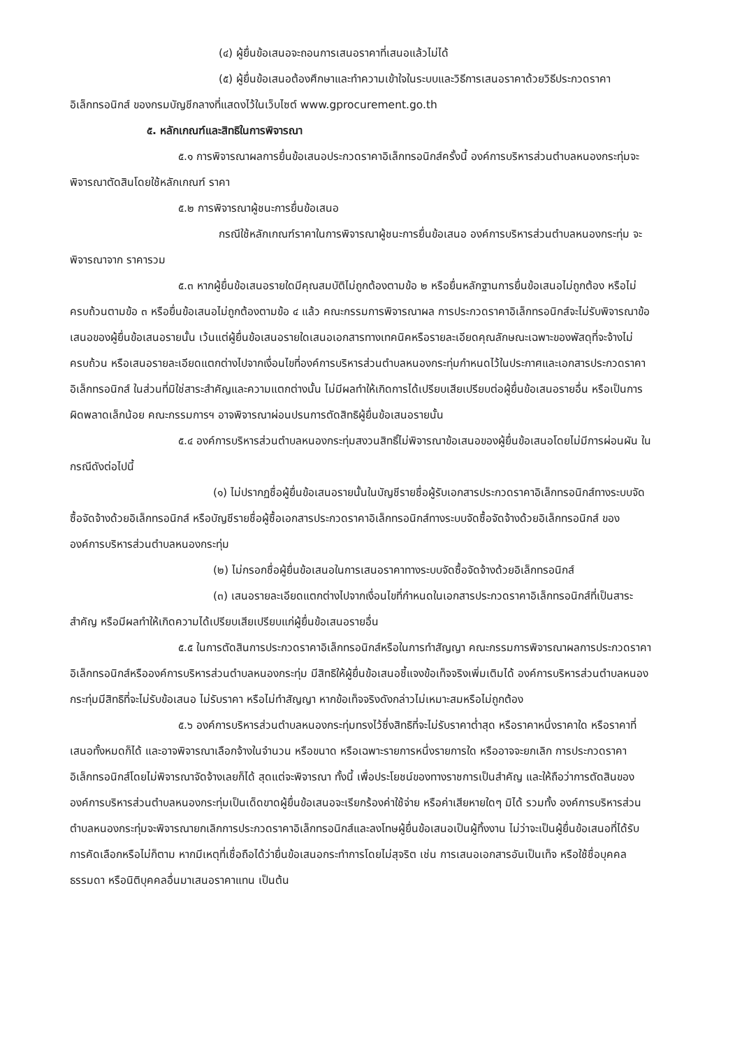(๔) ผู้ยื่นข้อเสนอจะถอนการเสนอราคาที่เสนอแล้วไม่ได้
(๕) ผู้ยื่นข้อเสนอต้องศึกษาและทำความเข้าใจในระบบและวิธีการเสนอราคาด้วยวิธีประกวดราคาอิเล็กทรอนิกส์ ของกรมบัญชีกลางที่แสดงไว้ในเว็บไซต์ www.gprocurement.go.th
๕. หลักเกณฑ์และสิทธิในการพิจารณา
๕.๑ การพิจารณาผลการยื่นข้อเสนอประกวดราคาอิเล็กทรอนิกส์ครั้งนี้ องค์การบริหารส่วนตำบลหนองกระทุ่มจะพิจารณาตัดสินโดยใช้หลักเกณฑ์ ราคา
๕.๒ การพิจารณาผู้ชนะการยื่นข้อเสนอ
กรณีใช้หลักเกณฑ์ราคาในการพิจารณาผู้ชนะการยื่นข้อเสนอ องค์การบริหารส่วนตำบลหนองกระทุ่ม จะพิจารณาจาก ราคารวม
๕.๓ หากผู้ยื่นข้อเสนอรายใดมีคุณสมบัติไม่ถูกต้องตามข้อ ๒ หรือยื่นหลักฐานการยื่นข้อเสนอไม่ถูกต้อง หรือไม่ครบถ้วนตามข้อ ๓ หรือยื่นข้อเสนอไม่ถูกต้องตามข้อ ๔ แล้ว คณะกรรมการพิจารณาผล การประกวดราคาอิเล็กทรอนิกส์จะไม่รับพิจารณาข้อเสนอของผู้ยื่นข้อเสนอรายนั้น เว้นแต่ผู้ยื่นข้อเสนอรายใดเสนอเอกสารทางเทคนิคหรือรายละเอียดคุณลักษณะเฉพาะของพัสดุที่จะจ้างไม่ครบถ้วน หรือเสนอรายละเอียดแตกต่างไปจากเงื่อนไขที่องค์การบริหารส่วนตำบลหนองกระทุ่มกำหนดไว้ในประกาศและเอกสารประกวดราคาอิเล็กทรอนิกส์ ในส่วนที่มิใช่สาระสำคัญและความแตกต่างนั้น ไม่มีผลทำให้เกิดการได้เปรียบเสียเปรียบต่อผู้ยื่นข้อเสนอรายอื่น หรือเป็นการผิดพลาดเล็กน้อย คณะกรรมการฯ อาจพิจารณาผ่อนปรนการตัดสิทธิผู้ยื่นข้อเสนอรายนั้น
๕.๔ องค์การบริหารส่วนตำบลหนองกระทุ่มสงวนสิทธิ์ไม่พิจารณาข้อเสนอของผู้ยื่นข้อเสนอโดยไม่มีการผ่อนผัน ในกรณีดังต่อไปนี้
(๑) ไม่ปรากฏชื่อผู้ยื่นข้อเสนอรายนั้นในบัญชีรายชื่อผู้รับเอกสารประกวดราคาอิเล็กทรอนิกส์ทางระบบจัดซื้อจัดจ้างด้วยอิเล็กทรอนิกส์ หรือบัญชีรายชื่อผู้ซื้อเอกสารประกวดราคาอิเล็กทรอนิกส์ทางระบบจัดซื้อจัดจ้างด้วยอิเล็กทรอนิกส์ ขององค์การบริหารส่วนตำบลหนองกระทุ่ม
(๒) ไม่กรอกชื่อผู้ยื่นข้อเสนอในการเสนอราคาทางระบบจัดซื้อจัดจ้างด้วยอิเล็กทรอนิกส์
(๓) เสนอรายละเอียดแตกต่างไปจากเงื่อนไขที่กำหนดในเอกสารประกวดราคาอิเล็กทรอนิกส์ที่เป็นสาระสำคัญ หรือมีผลทำให้เกิดความได้เปรียบเสียเปรียบแก่ผู้ยื่นข้อเสนอรายอื่น
๕.๕ ในการตัดสินการประกวดราคาอิเล็กทรอนิกส์หรือในการทำสัญญา คณะกรรมการพิจารณาผลการประกวดราคาอิเล็กทรอนิกส์หรือองค์การบริหารส่วนตำบลหนองกระทุ่ม มีสิทธิให้ผู้ยื่นข้อเสนอชี้แจงข้อเท็จจริงเพิ่มเติมได้ องค์การบริหารส่วนตำบลหนองกระทุ่มมีสิทธิที่จะไม่รับข้อเสนอ ไม่รับราคา หรือไม่ทำสัญญา หากข้อเท็จจริงดังกล่าวไม่เหมาะสมหรือไม่ถูกต้อง
๕.๖ องค์การบริหารส่วนตำบลหนองกระทุ่มทรงไว้ซึ่งสิทธิที่จะไม่รับราคาต่ำสุด หรือราคาหนึ่งราคาใด หรือราคาที่เสนอทั้งหมดก็ได้ และอาจพิจารณาเลือกจ้างในจำนวน หรือขนาด หรือเฉพาะรายการหนึ่งรายการใด หรืออาจจะยกเลิก การประกวดราคาอิเล็กทรอนิกส์โดยไม่พิจารณาจัดจ้างเลยก็ได้ สุดแต่จะพิจารณา ทั้งนี้ เพื่อประโยชน์ของทางราชการเป็นสำคัญ และให้ถือว่าการตัดสินขององค์การบริหารส่วนตำบลหนองกระทุ่มเป็นเด็ดขาดผู้ยื่นข้อเสนอจะเรียกร้องค่าใช้จ่าย หรือค่าเสียหายใดๆ มิได้ รวมทั้ง องค์การบริหารส่วนตำบลหนองกระทุ่มจะพิจารณายกเลิกการประกวดราคาอิเล็กทรอนิกส์และลงโทษผู้ยื่นข้อเสนอเป็นผู้ทิ้งงาน ไม่ว่าจะเป็นผู้ยื่นข้อเสนอที่ได้รับการคัดเลือกหรือไม่ก็ตาม หากมีเหตุที่เชื่อถือได้ว่ายื่นข้อเสนอกระทำการโดยไม่สุจริต เช่น การเสนอเอกสารอันเป็นเท็จ หรือใช้ชื่อบุคคลธรรมดา หรือนิติบุคคลอื่นมาเสนอราคาแทน เป็นต้น